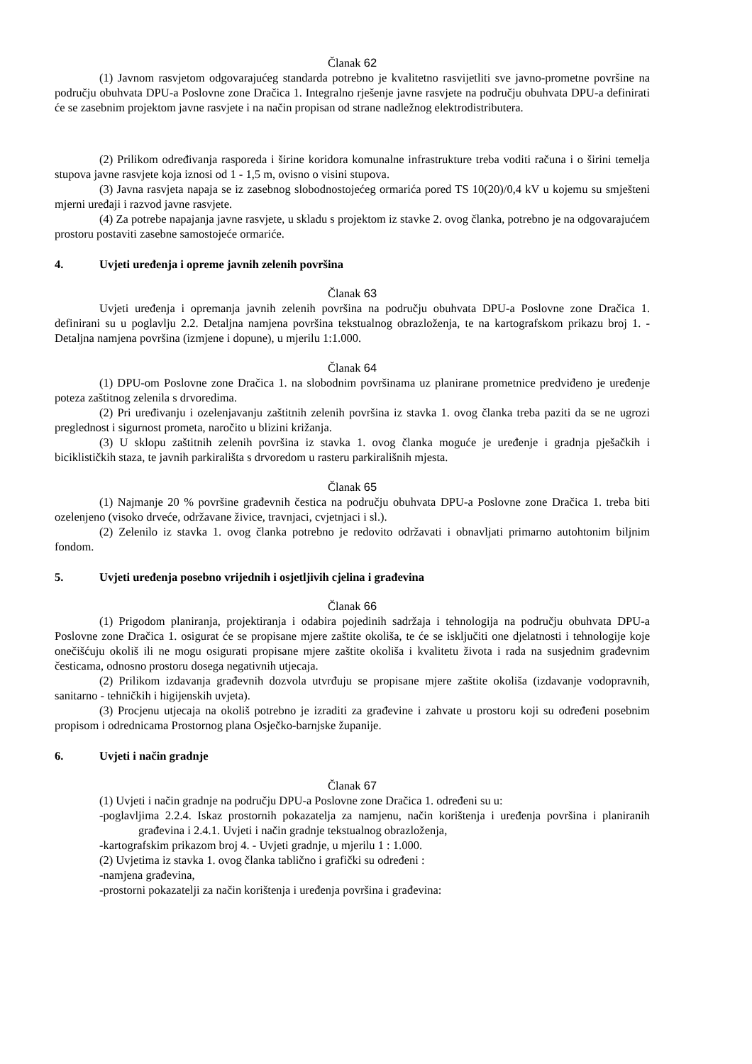Članak 62
(1) Javnom rasvjetom odgovarajućeg standarda potrebno je kvalitetno rasvijetliti sve javno-prometne površine na području obuhvata DPU-a Poslovne zone Dračica 1. Integralno rješenje javne rasvjete na području obuhvata DPU-a definirati će se zasebnim projektom javne rasvjete i na način propisan od strane nadležnog elektrodistributera.
(2) Prilikom određivanja rasporeda i širine koridora komunalne infrastrukture treba voditi računa i o širini temelja stupova javne rasvjete koja iznosi od 1 - 1,5 m, ovisno o visini stupova.
(3) Javna rasvjeta napaja se iz zasebnog slobodnostojećeg ormarića pored TS 10(20)/0,4 kV u kojemu su smješteni mjerni uređaji i razvod javne rasvjete.
(4) Za potrebe napajanja javne rasvjete, u skladu s projektom iz stavke 2. ovog članka, potrebno je na odgovarajućem prostoru postaviti zasebne samostojeće ormariće.
4. Uvjeti uređenja i opreme javnih zelenih površina
Članak 63
Uvjeti uređenja i opremanja javnih zelenih površina na području obuhvata DPU-a Poslovne zone Dračica 1. definirani su u poglavlju 2.2. Detaljna namjena površina tekstualnog obrazloženja, te na kartografskom prikazu broj 1. - Detaljna namjena površina (izmjene i dopune), u mjerilu 1:1.000.
Članak 64
(1) DPU-om Poslovne zone Dračica 1. na slobodnim površinama uz planirane prometnice predviđeno je uređenje poteza zaštitnog zelenila s drvoredima.
(2) Pri uređivanju i ozelenjavanju zaštitnih zelenih površina iz stavka 1. ovog članka treba paziti da se ne ugrozi preglednost i sigurnost prometa, naročito u blizini križanja.
(3) U sklopu zaštitnih zelenih površina iz stavka 1. ovog članka moguće je uređenje i gradnja pješačkih i biciklističkih staza, te javnih parkirališta s drvoredom u rasteru parkirališnih mjesta.
Članak 65
(1) Najmanje 20 % površine građevnih čestica na području obuhvata DPU-a Poslovne zone Dračica 1. treba biti ozelenjeno (visoko drveće, održavane živice, travnjaci, cvjetnjaci i sl.).
(2) Zelenilo iz stavka 1. ovog članka potrebno je redovito održavati i obnavljati primarno autohtonim biljnim fondom.
5. Uvjeti uređenja posebno vrijednih i osjetljivih cjelina i građevina
Članak 66
(1) Prigodom planiranja, projektiranja i odabira pojedinih sadržaja i tehnologija na području obuhvata DPU-a Poslovne zone Dračica 1. osigurat će se propisane mjere zaštite okoliša, te će se isključiti one djelatnosti i tehnologije koje onečišćuju okoliš ili ne mogu osigurati propisane mjere zaštite okoliša i kvalitetu života i rada na susjednim građevnim česticama, odnosno prostoru dosega negativnih utjecaja.
(2) Prilikom izdavanja građevnih dozvola utvrđuju se propisane mjere zaštite okoliša (izdavanje vodopravnih, sanitarno - tehničkih i higijenskih uvjeta).
(3) Procjenu utjecaja na okoliš potrebno je izraditi za građevine i zahvate u prostoru koji su određeni posebnim propisom i odrednicama Prostornog plana Osječko-barnjske županije.
6. Uvjeti i način gradnje
Članak 67
(1) Uvjeti i način gradnje na području DPU-a Poslovne zone Dračica 1. određeni su u:
-poglavljima 2.2.4. Iskaz prostornih pokazatelja za namjenu, način korištenja i uređenja površina i planiranih građevina i 2.4.1. Uvjeti i način gradnje tekstualnog obrazloženja,
-kartografskim prikazom broj 4. - Uvjeti gradnje, u mjerilu 1 : 1.000.
(2) Uvjetima iz stavka 1. ovog članka tablično i grafički su određeni :
-namjena građevina,
-prostorni pokazatelji za način korištenja i uređenja površina i građevina: